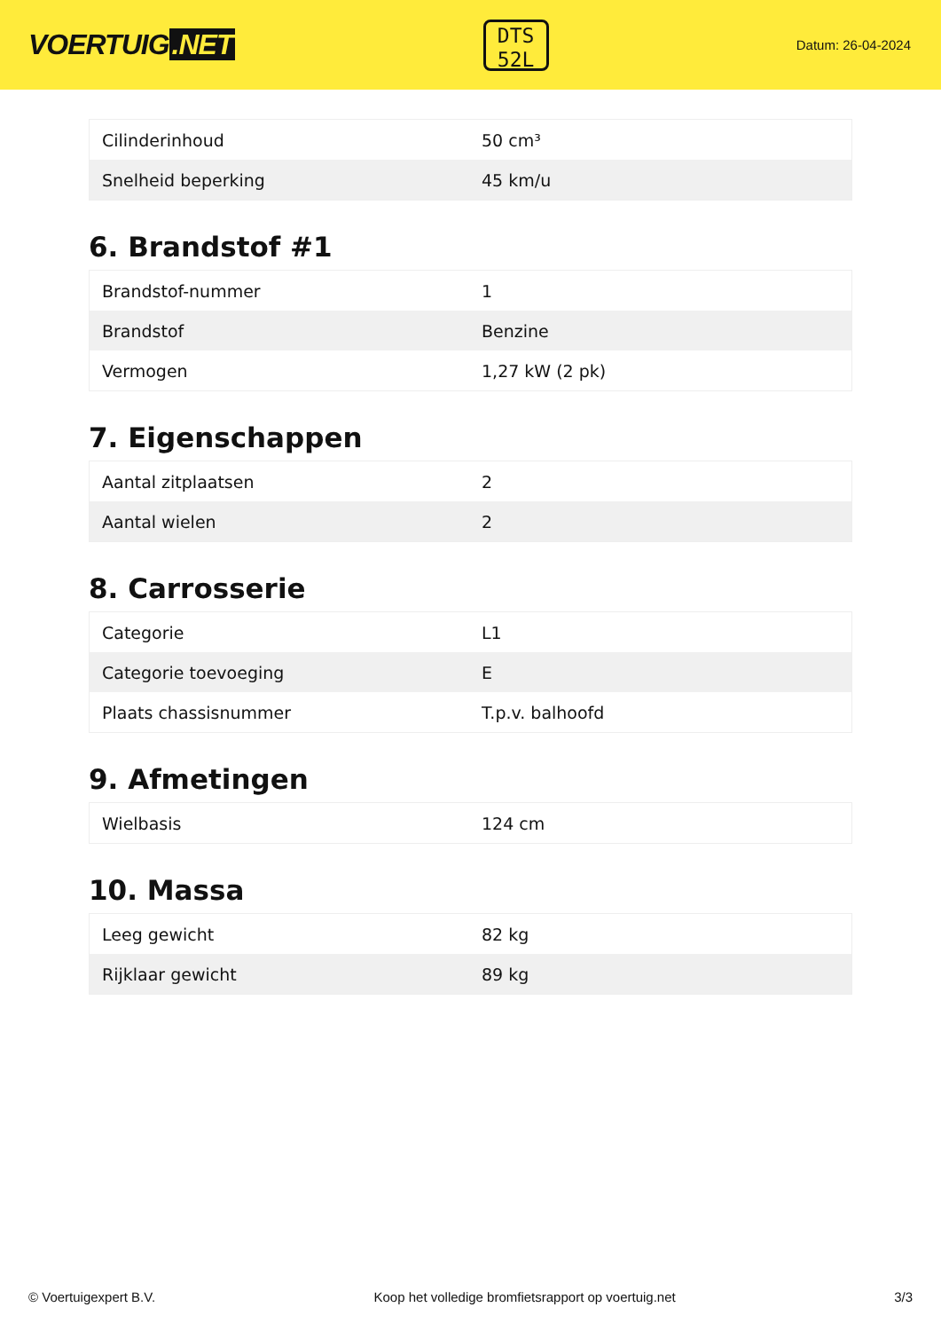VOERTUIG.NET
DTS
52L
Datum: 26-04-2024
| Cilinderinhoud | 50 cm³ |
| Snelheid beperking | 45 km/u |
6. Brandstof #1
| Brandstof-nummer | 1 |
| Brandstof | Benzine |
| Vermogen | 1,27 kW (2 pk) |
7. Eigenschappen
| Aantal zitplaatsen | 2 |
| Aantal wielen | 2 |
8. Carrosserie
| Categorie | L1 |
| Categorie toevoeging | E |
| Plaats chassisnummer | T.p.v. balhoofd |
9. Afmetingen
| Wielbasis | 124 cm |
10. Massa
| Leeg gewicht | 82 kg |
| Rijklaar gewicht | 89 kg |
© Voertuigexpert B.V. Koop het volledige bromfietsrapport op voertuig.net 3/3